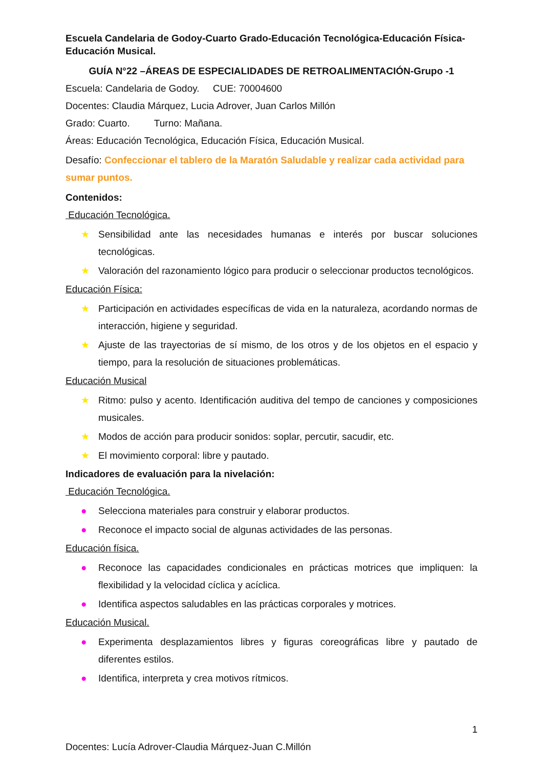Escuela Candelaria de Godoy-Cuarto Grado-Educación Tecnológica-Educación Física-Educación Musical.
GUÍA N°22 –ÁREAS DE ESPECIALIDADES DE RETROALIMENTACIÓN-Grupo -1
Escuela: Candelaria de Godoy. CUE: 70004600
Docentes: Claudia Márquez, Lucia Adrover, Juan Carlos Millón
Grado: Cuarto. Turno: Mañana.
Áreas: Educación Tecnológica, Educación Física, Educación Musical.
Desafío: Confeccionar el tablero de la Maratón Saludable y realizar cada actividad para sumar puntos.
Contenidos:
Educación Tecnológica.
★ Sensibilidad ante las necesidades humanas e interés por buscar soluciones tecnológicas.
★ Valoración del razonamiento lógico para producir o seleccionar productos tecnológicos.
Educación Física:
★ Participación en actividades específicas de vida en la naturaleza, acordando normas de interacción, higiene y seguridad.
★ Ajuste de las trayectorias de sí mismo, de los otros y de los objetos en el espacio y tiempo, para la resolución de situaciones problemáticas.
Educación Musical
★ Ritmo: pulso y acento. Identificación auditiva del tempo de canciones y composiciones musicales.
★ Modos de acción para producir sonidos: soplar, percutir, sacudir, etc.
★ El movimiento corporal: libre y pautado.
Indicadores de evaluación para la nivelación:
Educación Tecnológica.
● Selecciona materiales para construir y elaborar productos.
● Reconoce el impacto social de algunas actividades de las personas.
Educación física.
● Reconoce las capacidades condicionales en prácticas motrices que impliquen: la flexibilidad y la velocidad cíclica y acíclica.
● Identifica aspectos saludables en las prácticas corporales y motrices.
Educación Musical.
● Experimenta desplazamientos libres y figuras coreográficas libre y pautado de diferentes estilos.
● Identifica, interpreta y crea motivos rítmicos.
1
Docentes: Lucía Adrover-Claudia Márquez-Juan C.Millón